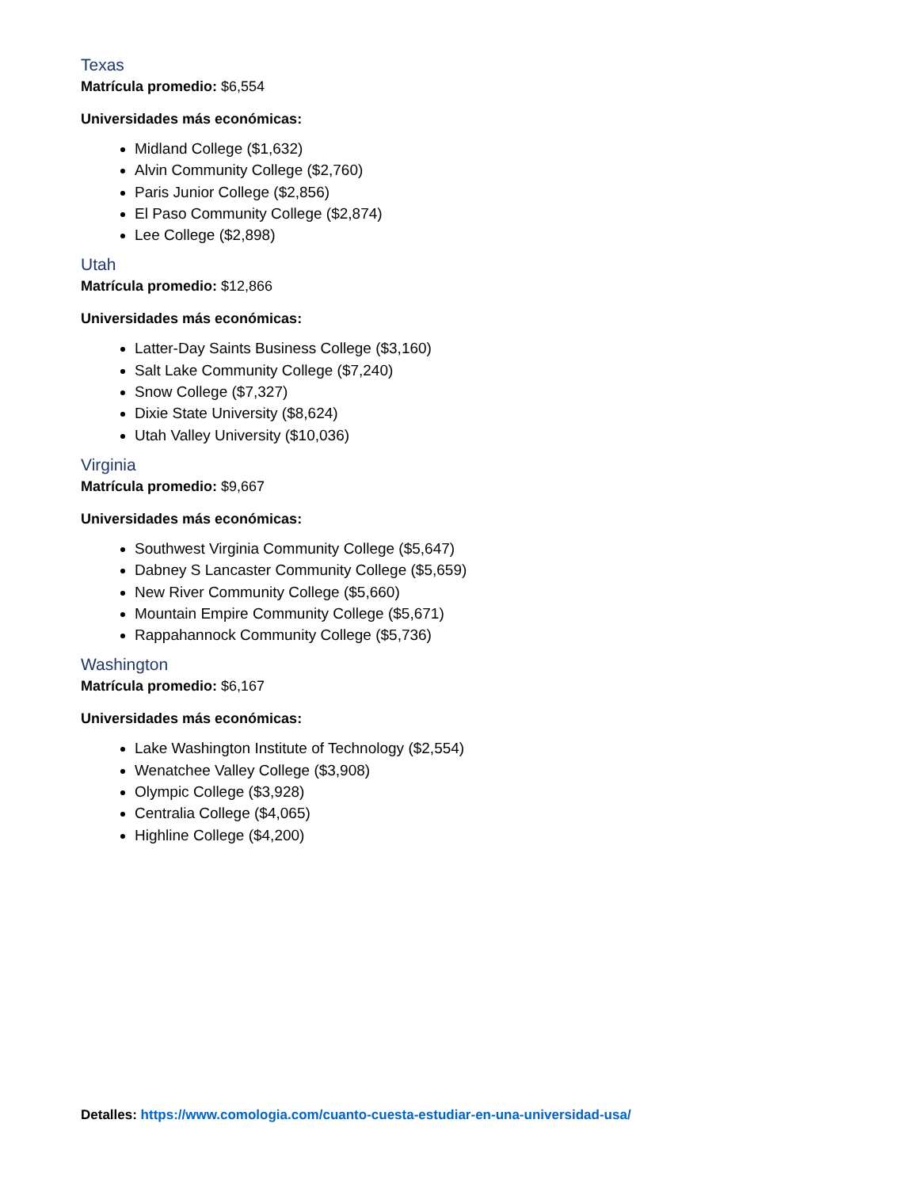Texas
Matrícula promedio: $6,554
Universidades más económicas:
Midland College ($1,632)
Alvin Community College ($2,760)
Paris Junior College ($2,856)
El Paso Community College ($2,874)
Lee College ($2,898)
Utah
Matrícula promedio: $12,866
Universidades más económicas:
Latter-Day Saints Business College ($3,160)
Salt Lake Community College ($7,240)
Snow College ($7,327)
Dixie State University ($8,624)
Utah Valley University ($10,036)
Virginia
Matrícula promedio: $9,667
Universidades más económicas:
Southwest Virginia Community College ($5,647)
Dabney S Lancaster Community College ($5,659)
New River Community College ($5,660)
Mountain Empire Community College ($5,671)
Rappahannock Community College ($5,736)
Washington
Matrícula promedio: $6,167
Universidades más económicas:
Lake Washington Institute of Technology ($2,554)
Wenatchee Valley College ($3,908)
Olympic College ($3,928)
Centralia College ($4,065)
Highline College ($4,200)
Detalles: https://www.comologia.com/cuanto-cuesta-estudiar-en-una-universidad-usa/